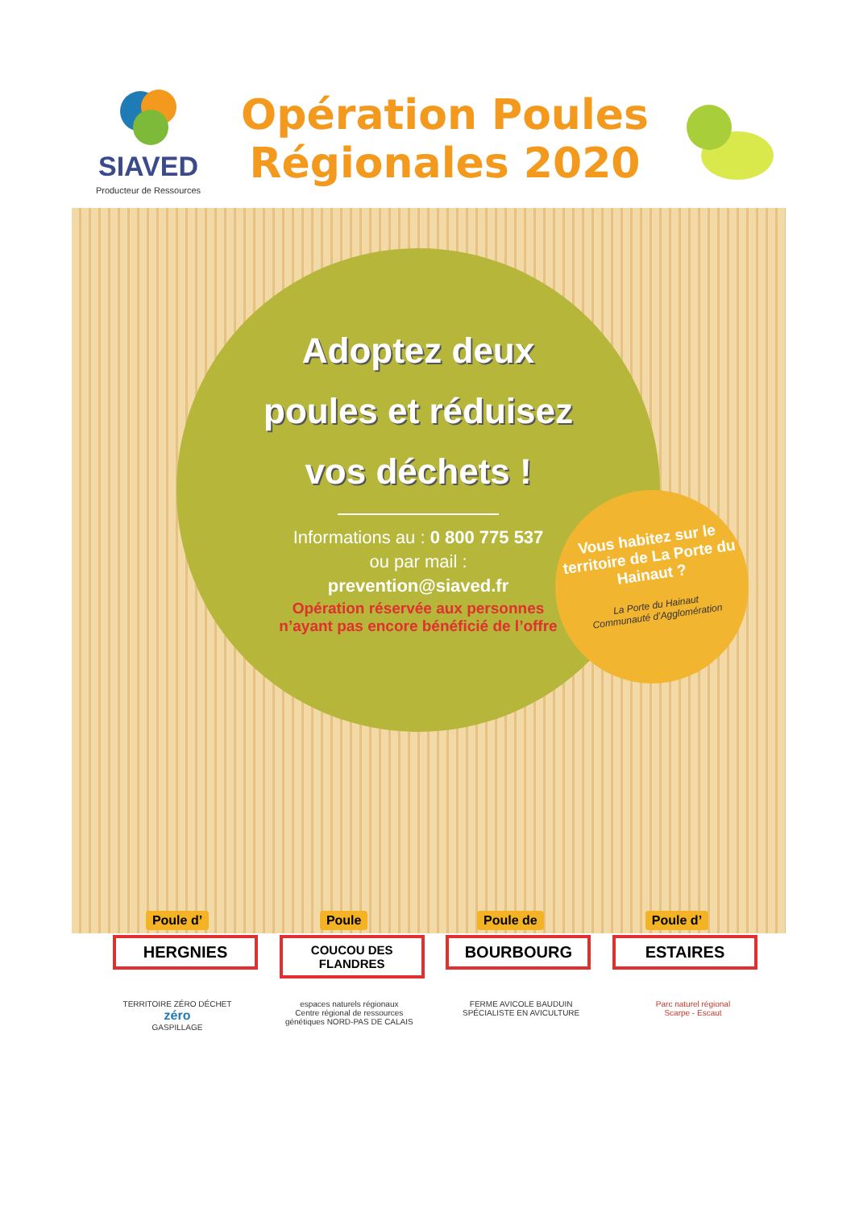SIAVED
Producteur de Ressources
Opération Poules
Régionales 2020
Adoptez deux
poules et réduisez
vos déchets !
Informations au : 0 800 775 537
ou par mail :
prevention@siaved.fr
Opération réservée aux personnes
n’ayant pas encore bénéficié de l’offre
Vous habitez sur le territoire de La Porte du Hainaut ?
La Porte du Hainaut
Communauté d’Agglomération
Poule d’
HERGNIES
Poule
COUCOU DES FLANDRES
Poule de
BOURBOURG
Poule d’
ESTAIRES
TERRITOIRE ZÉRO DÉCHET
zéro
GASPILLAGE
espaces naturels régionaux
Centre régional de ressources génétiques NORD-PAS DE CALAIS
FERME AVICOLE BAUDUIN
SPÉCIALISTE EN AVICULTURE
Parc naturel régional
Scarpe - Escaut